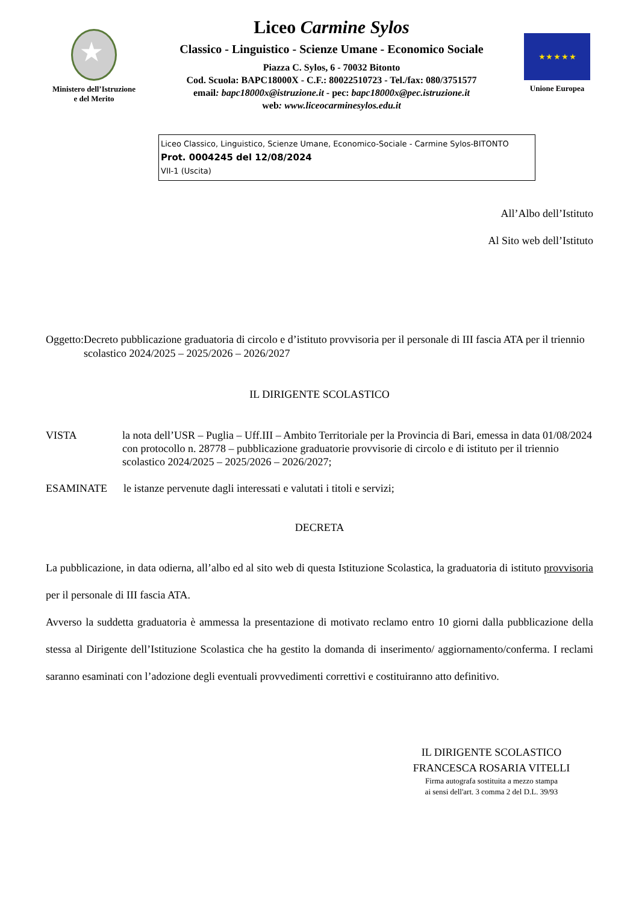★
Ministero dell’Istruzione
e del Merito
Liceo Carmine Sylos
Classico - Linguistico - Scienze Umane - Economico Sociale
Piazza C. Sylos, 6 - 70032 Bitonto
Cod. Scuola: BAPC18000X - C.F.: 80022510723 - Tel./fax: 080/3751577
email: bapc18000x@istruzione.it - pec: bapc18000x@pec.istruzione.it
web: www.liceocarminesylos.edu.it
★ ★ ★ ★ ★
Unione Europea
Liceo Classico, Linguistico, Scienze Umane, Economico-Sociale - Carmine Sylos-BITONTO
Prot. 0004245 del 12/08/2024
VII-1 (Uscita)
All’Albo dell’Istituto
Al Sito web dell’Istituto
Oggetto:
Decreto pubblicazione graduatoria di circolo e d’istituto provvisoria per il personale di III fascia ATA per il triennio scolastico 2024/2025 – 2025/2026 – 2026/2027
IL DIRIGENTE SCOLASTICO
VISTA la nota dell’USR – Puglia – Uff.III – Ambito Territoriale per la Provincia di Bari, emessa in data 01/08/2024 con protocollo n. 28778 – pubblicazione graduatorie provvisorie di circolo e di istituto per il triennio scolastico 2024/2025 – 2025/2026 – 2026/2027;
ESAMINATE le istanze pervenute dagli interessati e valutati i titoli e servizi;
DECRETA
La pubblicazione, in data odierna, all’albo ed al sito web di questa Istituzione Scolastica, la graduatoria di istituto provvisoria per il personale di III fascia ATA.
Avverso la suddetta graduatoria è ammessa la presentazione di motivato reclamo entro 10 giorni dalla pubblicazione della stessa al Dirigente dell’Istituzione Scolastica che ha gestito la domanda di inserimento/ aggiornamento/conferma. I reclami saranno esaminati con l’adozione degli eventuali provvedimenti correttivi e costituiranno atto definitivo.
IL DIRIGENTE SCOLASTICO
FRANCESCA ROSARIA VITELLI
Firma autografa sostituita a mezzo stampa
ai sensi dell'art. 3 comma 2 del D.L. 39/93